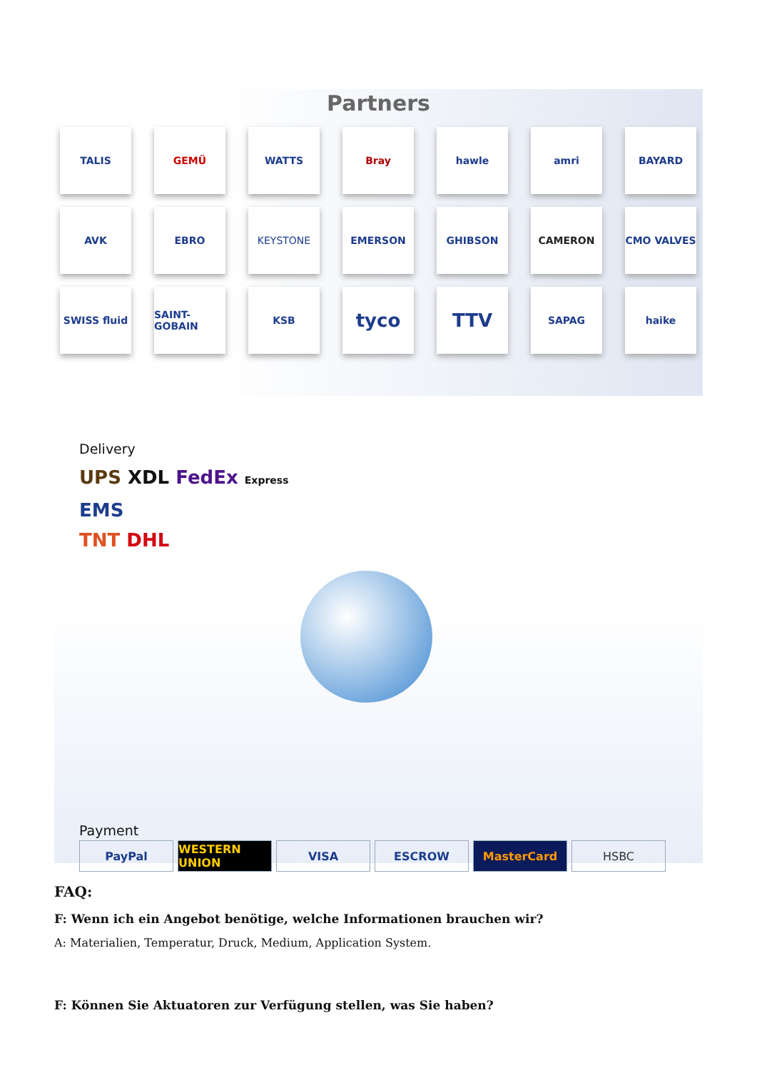Partners
TALIS
GEMÜ
WATTS
Bray
hawle
amri
BAYARD
AVK
EBRO
KEYSTONE
EMERSON
GHIBSON
CAMERON
CMO VALVES
SWISS fluid
SAINT-GOBAIN
KSB
tyco
TTV
SAPAG
haike
Delivery
UPS XDL FedEx Express
EMS
TNT DHL
Payment
PayPal WESTERN UNION VISA ESCROW MasterCard HSBC
FAQ:
F: Wenn ich ein Angebot benötige, welche Informationen brauchen wir?
A: Materialien, Temperatur, Druck, Medium, Application System.
F: Können Sie Aktuatoren zur Verfügung stellen, was Sie haben?